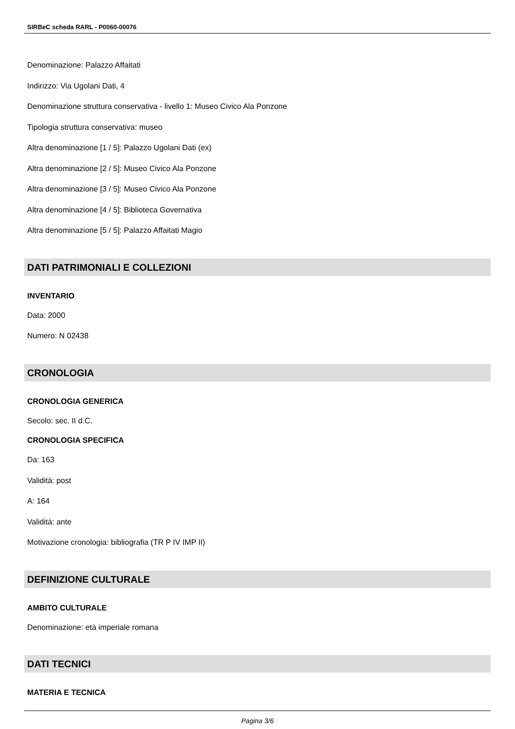SIRBeC scheda RARL - P0060-00076
Denominazione: Palazzo Affaitati
Indirizzo: Via Ugolani Dati, 4
Denominazione struttura conservativa - livello 1: Museo Civico Ala Ponzone
Tipologia struttura conservativa: museo
Altra denominazione [1 / 5]: Palazzo Ugolani Dati (ex)
Altra denominazione [2 / 5]: Museo Civico Ala Ponzone
Altra denominazione [3 / 5]: Museo Civico Ala Ponzone
Altra denominazione [4 / 5]: Biblioteca Governativa
Altra denominazione [5 / 5]: Palazzo Affaitati Magio
DATI PATRIMONIALI E COLLEZIONI
INVENTARIO
Data: 2000
Numero: N 02438
CRONOLOGIA
CRONOLOGIA GENERICA
Secolo: sec. II d.C.
CRONOLOGIA SPECIFICA
Da: 163
Validità: post
A: 164
Validità: ante
Motivazione cronologia: bibliografia (TR P IV IMP II)
DEFINIZIONE CULTURALE
AMBITO CULTURALE
Denominazione: età imperiale romana
DATI TECNICI
MATERIA E TECNICA
Pagina 3/6